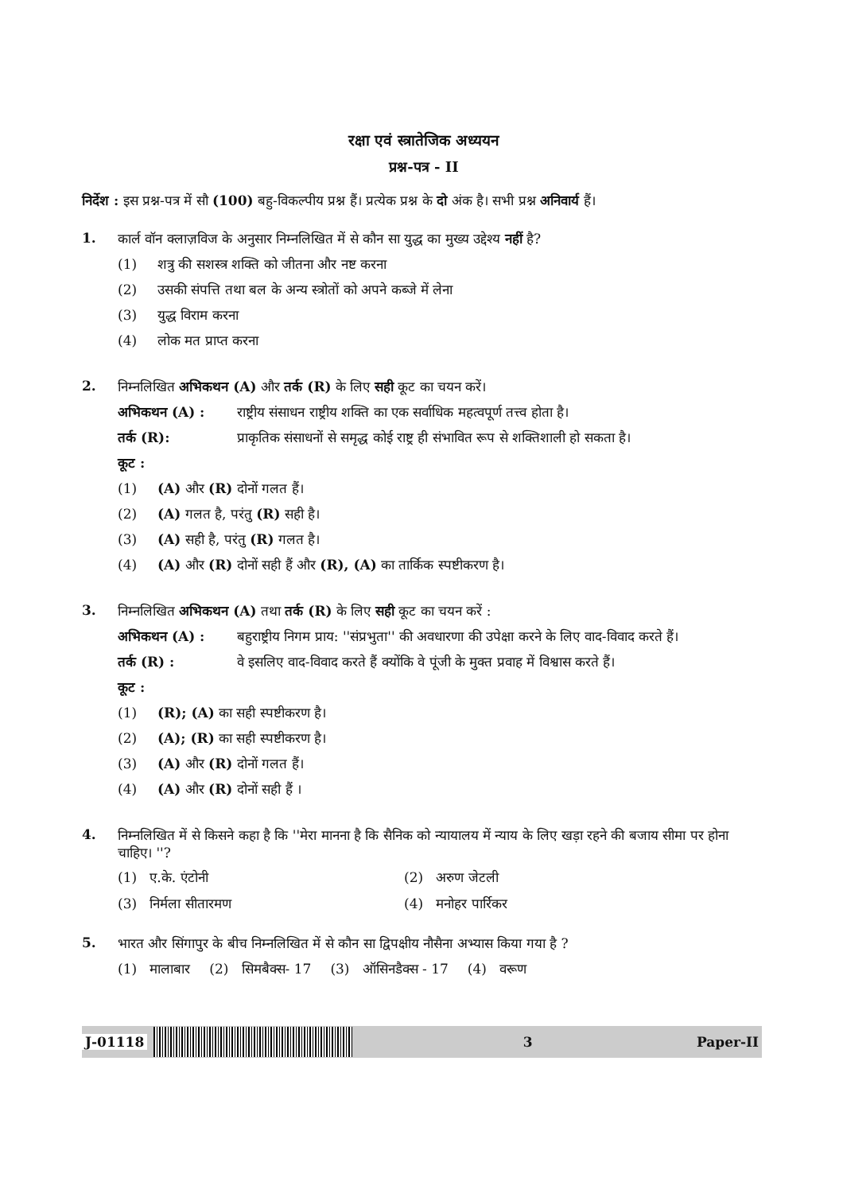रक्षा एवं स्त्रातेजिक अध्ययन
प्रश्न-पत्र - II
निर्देश : इस प्रश्न-पत्र में सौ (100) बहु-विकल्पीय प्रश्न हैं। प्रत्येक प्रश्न के दो अंक है। सभी प्रश्न अनिवार्य हैं।
1.
कार्ल वॉन क्लाज़विज के अनुसार निम्नलिखित में से कौन सा युद्ध का मुख्य उद्देश्य नहीं है?
(1) शत्रु की सशस्त्र शक्ति को जीतना और नष्ट करना
(2) उसकी संपत्ति तथा बल के अन्य स्त्रोतों को अपने कब्जे में लेना
(3) युद्ध विराम करना
(4) लोक मत प्राप्त करना
2.
निम्नलिखित अभिकथन (A) और तर्क (R) के लिए सही कूट का चयन करें।
अभिकथन (A) : राष्ट्रीय संसाधन राष्ट्रीय शक्ति का एक सर्वाधिक महत्वपूर्ण तत्त्व होता है।
तर्क (R): प्राकृतिक संसाधनों से समृद्ध कोई राष्ट्र ही संभावित रूप से शक्तिशाली हो सकता है।
कूट :
(1) (A) और (R) दोनों गलत हैं।
(2) (A) गलत है, परंतु (R) सही है।
(3) (A) सही है, परंतु (R) गलत है।
(4) (A) और (R) दोनों सही हैं और (R), (A) का तार्किक स्पष्टीकरण है।
3.
निम्नलिखित अभिकथन (A) तथा तर्क (R) के लिए सही कूट का चयन करें :
अभिकथन (A) : बहुराष्ट्रीय निगम प्राय: ''संप्रभुता'' की अवधारणा की उपेक्षा करने के लिए वाद-विवाद करते हैं।
तर्क (R) : वे इसलिए वाद-विवाद करते हैं क्योंकि वे पूंजी के मुक्त प्रवाह में विश्वास करते हैं।
कूट :
(1) (R); (A) का सही स्पष्टीकरण है।
(2) (A); (R) का सही स्पष्टीकरण है।
(3) (A) और (R) दोनों गलत हैं।
(4) (A) और (R) दोनों सही हैं ।
4.
निम्नलिखित में से किसने कहा है कि ''मेरा मानना है कि सैनिक को न्यायालय में न्याय के लिए खड़ा रहने की बजाय सीमा पर होना चाहिए। ''?
(1) ए.के. एंटोनी (2) अरुण जेटली (3) निर्मला सीतारमण (4) मनोहर पार्रिकर
5.
भारत और सिंगापुर के बीच निम्नलिखित में से कौन सा द्विपक्षीय नौसैना अभ्यास किया गया है ?
(1) मालाबार (2) सिमबैक्स- 17 (3) ऑसिनडैक्स - 17 (4) वरूण
J-01118 3 Paper-II